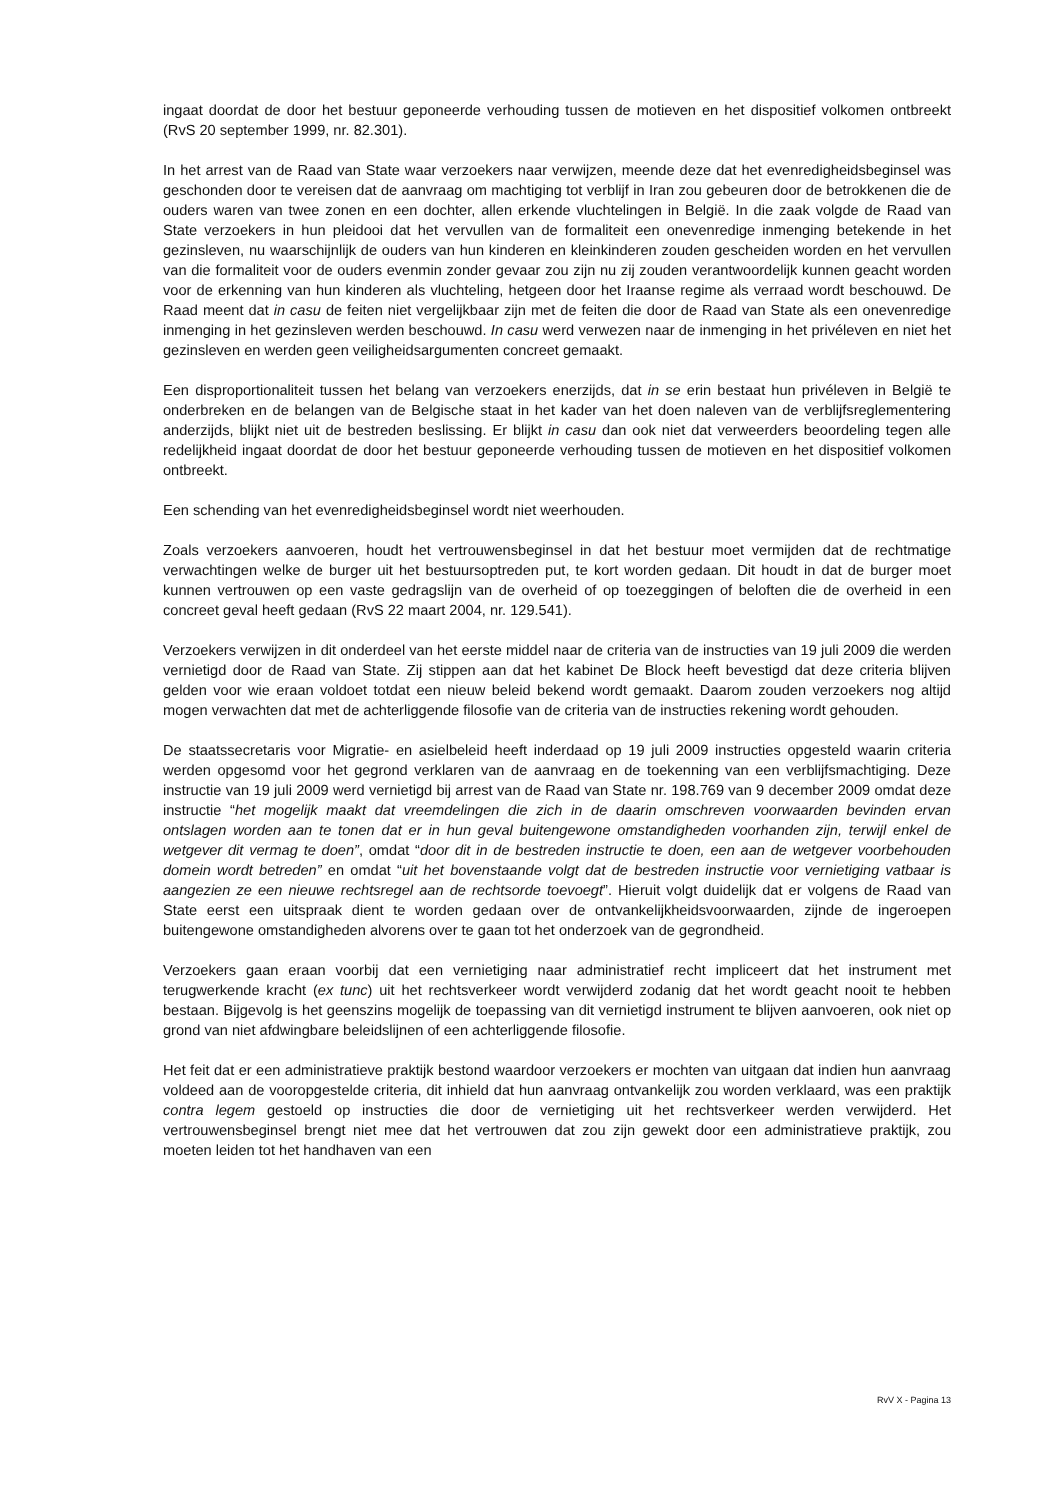ingaat doordat de door het bestuur geponeerde verhouding tussen de motieven en het dispositief volkomen ontbreekt (RvS 20 september 1999, nr. 82.301).
In het arrest van de Raad van State waar verzoekers naar verwijzen, meende deze dat het evenredigheidsbeginsel was geschonden door te vereisen dat de aanvraag om machtiging tot verblijf in Iran zou gebeuren door de betrokkenen die de ouders waren van twee zonen en een dochter, allen erkende vluchtelingen in België. In die zaak volgde de Raad van State verzoekers in hun pleidooi dat het vervullen van de formaliteit een onevenredige inmenging betekende in het gezinsleven, nu waarschijnlijk de ouders van hun kinderen en kleinkinderen zouden gescheiden worden en het vervullen van die formaliteit voor de ouders evenmin zonder gevaar zou zijn nu zij zouden verantwoordelijk kunnen geacht worden voor de erkenning van hun kinderen als vluchteling, hetgeen door het Iraanse regime als verraad wordt beschouwd. De Raad meent dat in casu de feiten niet vergelijkbaar zijn met de feiten die door de Raad van State als een onevenredige inmenging in het gezinsleven werden beschouwd. In casu werd verwezen naar de inmenging in het privéleven en niet het gezinsleven en werden geen veiligheidsargumenten concreet gemaakt.
Een disproportionaliteit tussen het belang van verzoekers enerzijds, dat in se erin bestaat hun privéleven in België te onderbreken en de belangen van de Belgische staat in het kader van het doen naleven van de verblijfsreglementering anderzijds, blijkt niet uit de bestreden beslissing. Er blijkt in casu dan ook niet dat verweerders beoordeling tegen alle redelijkheid ingaat doordat de door het bestuur geponeerde verhouding tussen de motieven en het dispositief volkomen ontbreekt.
Een schending van het evenredigheidsbeginsel wordt niet weerhouden.
Zoals verzoekers aanvoeren, houdt het vertrouwensbeginsel in dat het bestuur moet vermijden dat de rechtmatige verwachtingen welke de burger uit het bestuursoptreden put, te kort worden gedaan. Dit houdt in dat de burger moet kunnen vertrouwen op een vaste gedragslijn van de overheid of op toezeggingen of beloften die de overheid in een concreet geval heeft gedaan (RvS 22 maart 2004, nr. 129.541).
Verzoekers verwijzen in dit onderdeel van het eerste middel naar de criteria van de instructies van 19 juli 2009 die werden vernietigd door de Raad van State. Zij stippen aan dat het kabinet De Block heeft bevestigd dat deze criteria blijven gelden voor wie eraan voldoet totdat een nieuw beleid bekend wordt gemaakt. Daarom zouden verzoekers nog altijd mogen verwachten dat met de achterliggende filosofie van de criteria van de instructies rekening wordt gehouden.
De staatssecretaris voor Migratie- en asielbeleid heeft inderdaad op 19 juli 2009 instructies opgesteld waarin criteria werden opgesomd voor het gegrond verklaren van de aanvraag en de toekenning van een verblijfsmachtiging. Deze instructie van 19 juli 2009 werd vernietigd bij arrest van de Raad van State nr. 198.769 van 9 december 2009 omdat deze instructie “het mogelijk maakt dat vreemdelingen die zich in de daarin omschreven voorwaarden bevinden ervan ontslagen worden aan te tonen dat er in hun geval buitengewone omstandigheden voorhanden zijn, terwijl enkel de wetgever dit vermag te doen”, omdat “door dit in de bestreden instructie te doen, een aan de wetgever voorbehouden domein wordt betreden” en omdat “uit het bovenstaande volgt dat de bestreden instructie voor vernietiging vatbaar is aangezien ze een nieuwe rechtsregel aan de rechtsorde toevoegt”. Hieruit volgt duidelijk dat er volgens de Raad van State eerst een uitspraak dient te worden gedaan over de ontvankelijkheidsvoorwaarden, zijnde de ingeroepen buitengewone omstandigheden alvorens over te gaan tot het onderzoek van de gegrondheid.
Verzoekers gaan eraan voorbij dat een vernietiging naar administratief recht impliceert dat het instrument met terugwerkende kracht (ex tunc) uit het rechtsverkeer wordt verwijderd zodanig dat het wordt geacht nooit te hebben bestaan. Bijgevolg is het geenszins mogelijk de toepassing van dit vernietigd instrument te blijven aanvoeren, ook niet op grond van niet afdwingbare beleidslijnen of een achterliggende filosofie.
Het feit dat er een administratieve praktijk bestond waardoor verzoekers er mochten van uitgaan dat indien hun aanvraag voldeed aan de vooropgestelde criteria, dit inhield dat hun aanvraag ontvankelijk zou worden verklaard, was een praktijk contra legem gestoeld op instructies die door de vernietiging uit het rechtsverkeer werden verwijderd. Het vertrouwensbeginsel brengt niet mee dat het vertrouwen dat zou zijn gewekt door een administratieve praktijk, zou moeten leiden tot het handhaven van een
RvV X - Pagina 13